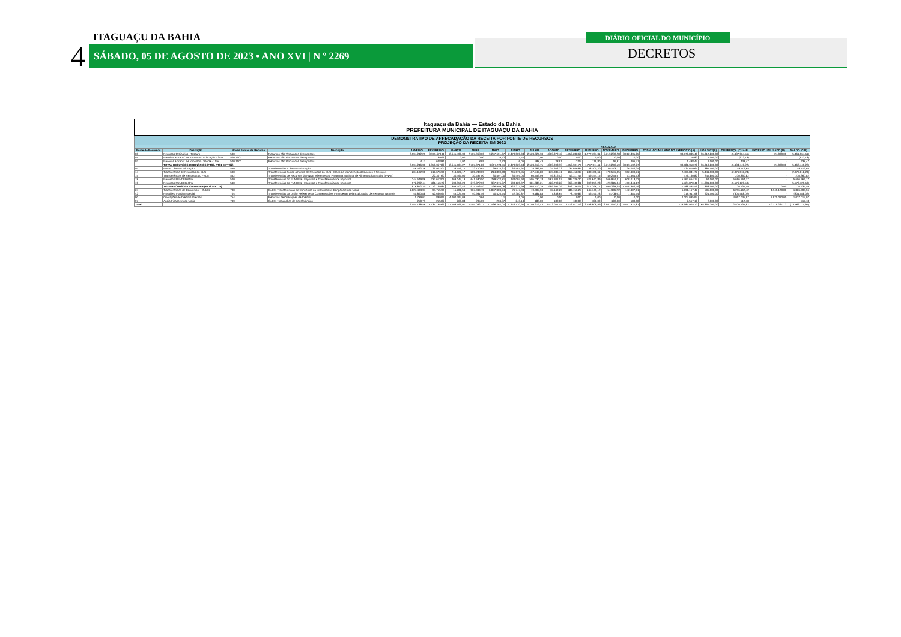4
ITAGUAÇU DA BAHIA
SÁBADO, 05 DE AGOSTO DE 2023 • ANO XVI | N º 2269
DIÁRIO OFICIAL DO MUNICÍPIO
DECRETOS
Itaguaçu da Bahia — Estado da Bahia
PREFEITURA MUNICIPAL DE ITAGUAÇU DA BAHIA
| DEMONSTRATIVO DE ARRECADAÇÃO DA RECEITA POR FONTE DE RECURSOS PROJEÇÃO DA RECEITA EM 2023 | | | | | | | | | | | | | | | | | | | | |
| | | | | REALIZADA | | | | | | | | | | | | | | | | |
| Fonte de Recursos | Descrição | Novas Fontes de Recurso | Descrição | JANEIRO | FEVEREIRO | MARÇO | ABRIL | MAIO | JUNHO | JULHO | AGOSTO | SETEMBRO | OUTUBRO | NOVEMBRO | DEZEMBRO | TOTAL ACUMULADO DO EXERCÍCIO (A) | LOA 2023(B) | DIFERENÇA (C)=A-B | EXCESSO UTILIZADO (D) | SALDO (C-D) |
| 00 | Recursos Ordinários - Tesouro | 500 | Recursos não Vinculados de Impostos | 2.594.242,25 | 3.355.679,11 | 2.645.499,30 | 2.707.063,00 | 3.257.691,97 | 2.870.009,98 | 2.523.624,33 | 1.863.879,42 | 1.758.288,69 | 1.777.791,31 | 2.213.230,28 | 3.012.835,85 | 30.579.835,49 | 36.017.800,00 | (5.437.964,51) | 24.000,00 | (5.461.964,51) |
| 01 | Receitas e Transf. de Impostos - Educação - 25% | 500-1001 | Recursos não Vinculados de Impostos | - | 39,96 | 0,00 | 0,00 | 29,42 | 7,44 | 0,00 | 0,00 | 0,00 | 0,00 | 0,00 | 0,00 | 76,82 | 1.000,00 | (923,18) | - | (923,18) |
| 02 | Receitas e Transf. de Impostos - Saúde - 15% | 500-1002 | Recursos não Vinculados de Impostos | 4,11 | 648,81 | 4,97 | 8,89 | 2,72 | 6,06 | 288,43 | 28,91 | 13,05 | 119,80 | 16,31 | 296,41 | 1.438,47 | 1.000,00 | 438,47 | - | 438,47 |
| | TOTAL RECURSOS ORDINÁRIOS (FT00, FT01 E FT 02) | | | 2.594.246,36 | 3.356.367,88 | 2.645.504,27 | 2.707.071,89 | 3.257.724,11 | 2.870.023,48 | 2.523.912,75 | 1.863.908,33 | 1.758.301,74 | 1.777.911,11 | 2.213.246,59 | 3.013.132,27 | 30.581.350,78 | 36.019.800,00 | (5.438.449,22) | 24.000,00 | (5.462.449,22) |
| 04 | FNDE - Salário Educação | 550 | Transferência do Salário-Educação | 46.462,36 | 29.902,04 | 33.759,74 | 32.140,67 | 29.615,27 | 32.587,97 | 38.986,80 | 34.942,33 | 35.866,85 | 38.100,20 | 39.173,17 | 36.082,24 | 427.619,65 | 384.500,00 | 43.119,65 | - | 43.119,65 |
| 14 | Transferência de Recursos do SUS | 600 | Transferências Fundo a Fundo de Recursos do SUS - Bloco de Manutenção das Ações e Serviços | 204.102,90 | 218.676,36 | 214.028,17 | 209.280,05 | 214.890,49 | 241.679,35 | 167.547,80 | 173.986,41 | 168.458,32 | 180.400,61 | 170.531,05 | 302.300,21 | 2.465.881,72 | 5.441.900,00 | (2.976.018,28) | - | (2.976.018,28) |
| 15 | Transferências de Recursos do FNDE | 552 | Transferências de Recursos do FNDE referentes ao Programa Nacional de Alimentação Escolar (PNAE) | | 22.307,60 | 30.497,00 | 30.497,00 | 30.497,00 | 30.497,00 | 60.756,99 | 49.816,52 | 49.317,47 | 49.154,15 | 49.255,57 | 73.564,53 | 476.160,82 | 245.800,00 | 230.360,82 | - | 230.360,82 |
| 18 | Recursos FUNDEB 60% | 540 | Transferências do FUNDEB - Impostos e Transferências de Impostos | 244.549,86 | 332.613,09 | 269.047,13 | 641.680,50 | 789.532,81 | 232.097,92 | 505.030,18 | 567.201,07 | 485.326,20 | 521.642,89 | 566.924,21 | 608.018,32 | 5.763.664,17 | 67.000,00 | 5.696.664,17 | - | 5.696.664,17 |
| 19 | Recursos FUNDEB 40% | 540 | Transferências do FUNDEB - Impostos e Transferências de Impostos | 572.292,44 | 781.156,72 | 630.356,29 | 273.872,90 | 337.376,27 | 690.120,07 | 381.680,21 | 422.793,22 | 368.409,81 | 392.653,28 | 423.315,04 | 450.844,17 | 5.724.870,41 | 11.301.000,00 | (5.576.129,59) | - | (5.576.129,59) |
| | TOTA RECURSOS DO FUNDEB (FT18 E FT19) | | | 816.842,30 | 1.113.769,81 | 899.403,42 | 915.553,40 | 1.126.909,08 | 922.217,99 | 886.710,39 | 989.994,29 | 853.736,01 | 914.296,17 | 990.239,25 | 1.058.862,49 | 11.488.534,59 | 11.368.000,00 | 120.534,59 | 0,00 | 120.534,59 |
| 24 | Transferências de Convênios – Outros | 700 | Outras Transferências de Convênios ou Instrumentos Congêneres da União | 1.027.493,31 | 33.755,30 | 15.201,53 | -967.044,78 | 6.037.303,74 | 26.747,04 | 19.602,53 | 12.149,29 | 284.156,22 | 145.149,12 | 54.346,22 | 142.307,91 | 6.831.167,42 | 595.000,00 | 6.236.167,42 | 4.349.170,86 | 1.886.996,56 |
| 42 | Royalties/ Fundo Especial | 704 | Transferências da União Referentes a Compensações Financeiras pela Exploração de Recursos Naturais | 40.890,88 | 42.666,95 | 45.025,05 | 40.931,56 | 40.426,44 | 42.380,87 | 9.181,88 | 7.338,65 | -8.160,89 | 46.140,23 | 5.708,63 | 7.381,74 | 319.911,98 | 621.500,00 | (301.588,02) | - | (301.588,02) |
| 90 | Operações de Créditos Internas | 754 | Recursos de Operações de Crédito | 5.739,07 | 899,99 | 4.000.394,09 | 0,66 | 1,1 | 1,06 | 0,00 | 0,00 | 0,00 | 0,00 | 0,00 | 0,00 | 4.007.035,97 | | 4.007.035,97 | 2.970.020,00 | 1.037.015,97 |
| 97 | Apoio Financeiro da União | 749 | Outras vinculações de transferências | 259,73 | 215,02 | 260,88 | 205,05 | 253,37 | 243,13 | 180,00 | 180,00 | 180,00 | 180,00 | 180,00 | 180,00 | 2.517,18 | 2.000,00 | 517,18 | - | 517,18 |
| Total | | | | 6.584.188,56 | 5.531.798,69 | 11.408.196,97 | 4.407.032,77 | 11.436.262,04 | 4.646.120,94 | 4.109.219,43 | 3.472.051,45 | 3.473.912,42 | 3.498.808,89 | 3.867.070,22 | 5.017.921,87 | 129.987.905,70 | 68.367.300,00 | 2.820.131,82 | 10.779.227,13 | (13.166.114,97) |